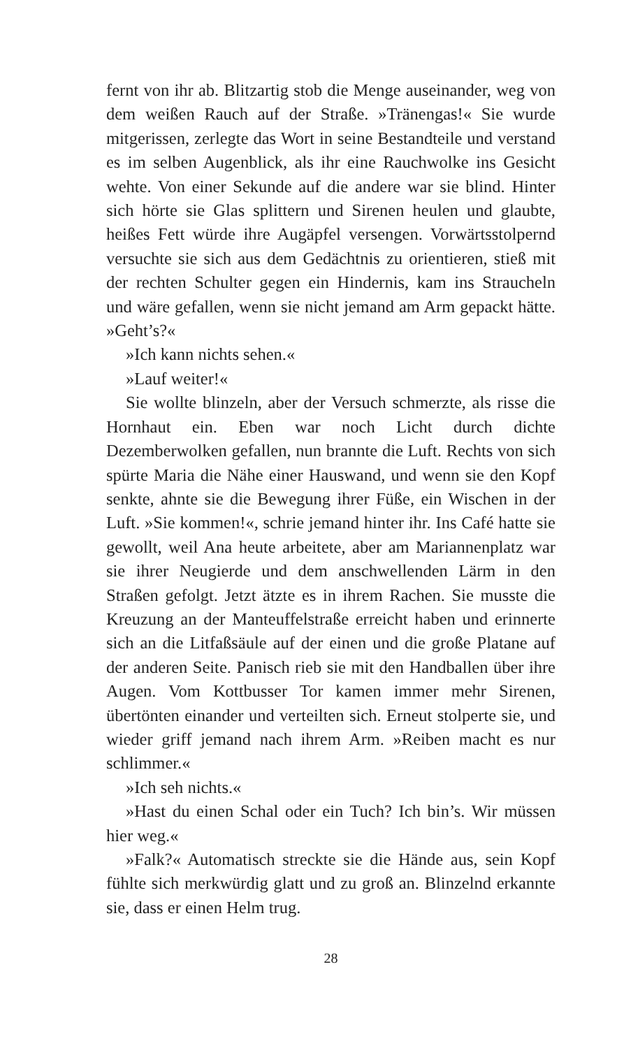fernt von ihr ab. Blitzartig stob die Menge auseinander, weg von dem weißen Rauch auf der Straße. »Tränengas!« Sie wurde mitgerissen, zerlegte das Wort in seine Bestandteile und verstand es im selben Augenblick, als ihr eine Rauchwolke ins Gesicht wehte. Von einer Sekunde auf die andere war sie blind. Hinter sich hörte sie Glas splittern und Sirenen heulen und glaubte, heißes Fett würde ihre Augäpfel versengen. Vorwärtsstolpernd versuchte sie sich aus dem Gedächtnis zu orientieren, stieß mit der rechten Schulter gegen ein Hindernis, kam ins Straucheln und wäre gefallen, wenn sie nicht jemand am Arm gepackt hätte. »Geht’s?«
»Ich kann nichts sehen.«
»Lauf weiter!«
Sie wollte blinzeln, aber der Versuch schmerzte, als risse die Hornhaut ein. Eben war noch Licht durch dichte Dezemberwolken gefallen, nun brannte die Luft. Rechts von sich spürte Maria die Nähe einer Hauswand, und wenn sie den Kopf senkte, ahnte sie die Bewegung ihrer Füße, ein Wischen in der Luft. »Sie kommen!«, schrie jemand hinter ihr. Ins Café hatte sie gewollt, weil Ana heute arbeitete, aber am Mariannenplatz war sie ihrer Neugierde und dem anschwellenden Lärm in den Straßen gefolgt. Jetzt ätzte es in ihrem Rachen. Sie musste die Kreuzung an der Manteuffelstraße erreicht haben und erinnerte sich an die Litfaßsäule auf der einen und die große Platane auf der anderen Seite. Panisch rieb sie mit den Handballen über ihre Augen. Vom Kottbusser Tor kamen immer mehr Sirenen, übertönten einander und verteilten sich. Erneut stolperte sie, und wieder griff jemand nach ihrem Arm. »Reiben macht es nur schlimmer.«
»Ich seh nichts.«
»Hast du einen Schal oder ein Tuch? Ich bin’s. Wir müssen hier weg.«
»Falk?« Automatisch streckte sie die Hände aus, sein Kopf fühlte sich merkwürdig glatt und zu groß an. Blinzelnd erkannte sie, dass er einen Helm trug.
28